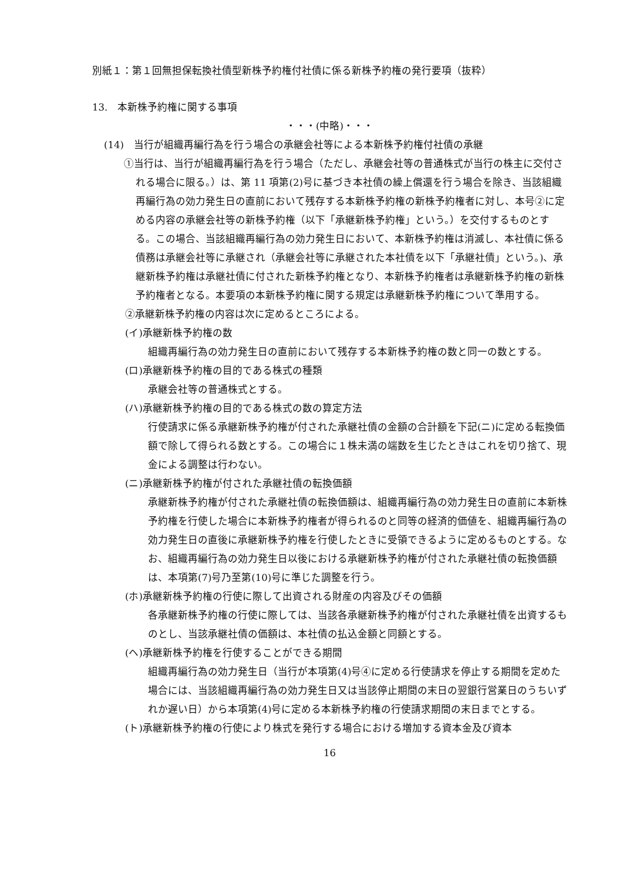別紙１：第１回無担保転換社債型新株予約権付社債に係る新株予約権の発行要項（抜粋）
13.　本新株予約権に関する事項
・・・(中略)・・・
(14)　当行が組織再編行為を行う場合の承継会社等による本新株予約権付社債の承継
①当行は、当行が組織再編行為を行う場合（ただし、承継会社等の普通株式が当行の株主に交付される場合に限る。）は、第 11 項第(2)号に基づき本社債の繰上償還を行う場合を除き、当該組織再編行為の効力発生日の直前において残存する本新株予約権の新株予約権者に対し、本号②に定める内容の承継会社等の新株予約権（以下「承継新株予約権」という。）を交付するものとする。この場合、当該組織再編行為の効力発生日において、本新株予約権は消滅し、本社債に係る債務は承継会社等に承継され（承継会社等に承継された本社債を以下「承継社債」という。)、承継新株予約権は承継社債に付された新株予約権となり、本新株予約権者は承継新株予約権の新株予約権者となる。本要項の本新株予約権に関する規定は承継新株予約権について準用する。
②承継新株予約権の内容は次に定めるところによる。
(イ)承継新株予約権の数
組織再編行為の効力発生日の直前において残存する本新株予約権の数と同一の数とする。
(ロ)承継新株予約権の目的である株式の種類
承継会社等の普通株式とする。
(ハ)承継新株予約権の目的である株式の数の算定方法
行使請求に係る承継新株予約権が付された承継社債の金額の合計額を下記(ニ)に定める転換価額で除して得られる数とする。この場合に１株未満の端数を生じたときはこれを切り捨て、現金による調整は行わない。
(ニ)承継新株予約権が付された承継社債の転換価額
承継新株予約権が付された承継社債の転換価額は、組織再編行為の効力発生日の直前に本新株予約権を行使した場合に本新株予約権者が得られるのと同等の経済的価値を、組織再編行為の効力発生日の直後に承継新株予約権を行使したときに受領できるように定めるものとする。なお、組織再編行為の効力発生日以後における承継新株予約権が付された承継社債の転換価額は、本項第(7)号乃至第(10)号に準じた調整を行う。
(ホ)承継新株予約権の行使に際して出資される財産の内容及びその価額
各承継新株予約権の行使に際しては、当該各承継新株予約権が付された承継社債を出資するものとし、当該承継社債の価額は、本社債の払込金額と同額とする。
(ヘ)承継新株予約権を行使することができる期間
組織再編行為の効力発生日（当行が本項第(4)号④に定める行使請求を停止する期間を定めた場合には、当該組織再編行為の効力発生日又は当該停止期間の末日の翌銀行営業日のうちいずれか遅い日）から本項第(4)号に定める本新株予約権の行使請求期間の末日までとする。
(ト)承継新株予約権の行使により株式を発行する場合における増加する資本金及び資本
16